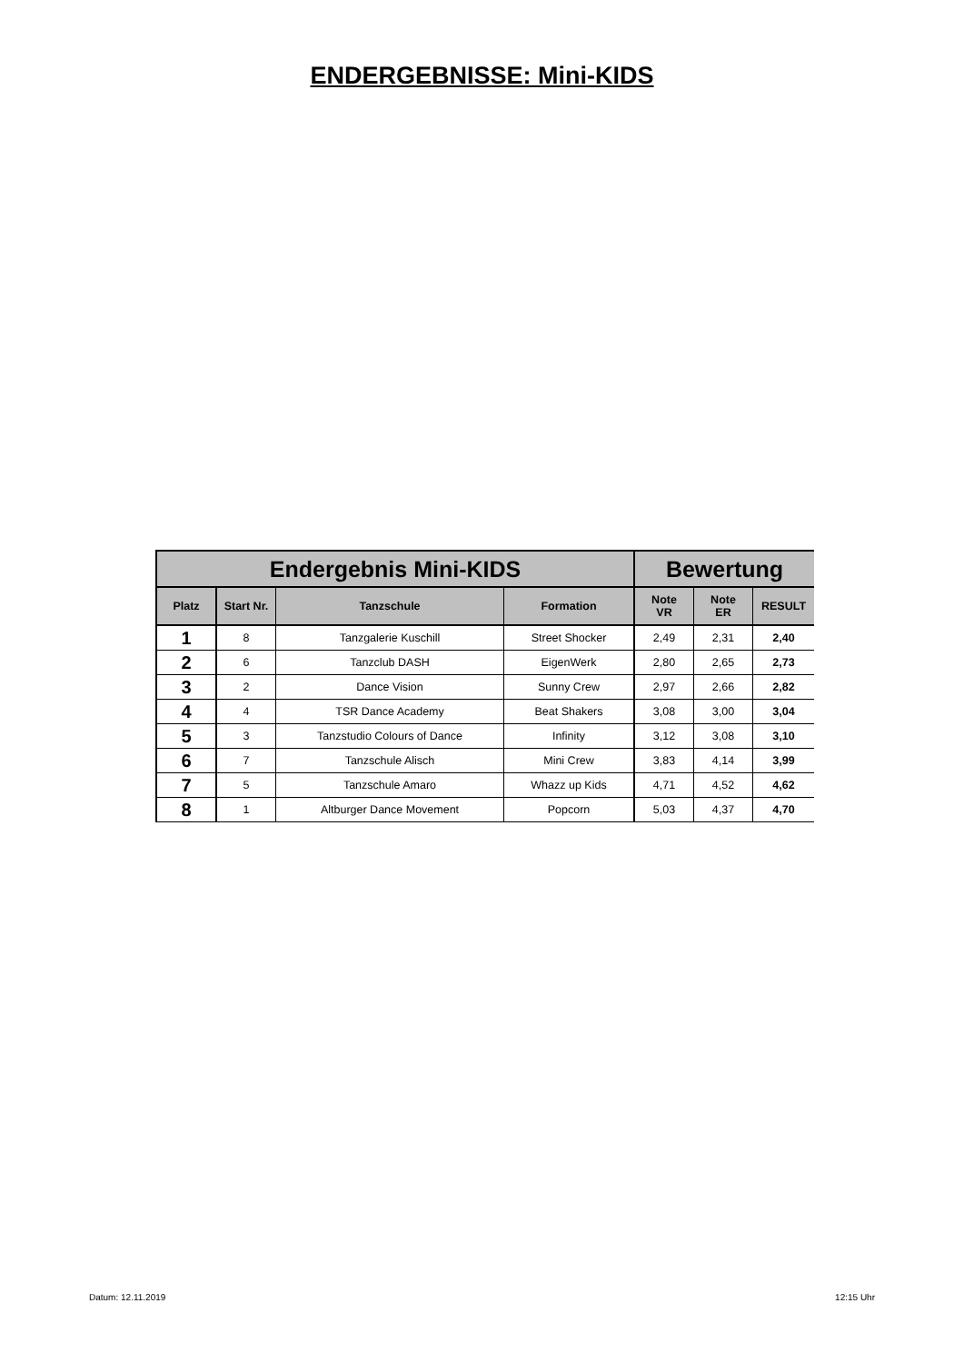ENDERGEBNISSE: Mini-KIDS
| Endergebnis Mini-KIDS | | | | Bewertung | | |
| --- | --- | --- | --- | --- | --- | --- |
| Platz | Start Nr. | Tanzschule | Formation | Note VR | Note ER | RESULT |
| 1 | 8 | Tanzgalerie Kuschill | Street Shocker | 2,49 | 2,31 | 2,40 |
| 2 | 6 | Tanzclub DASH | EigenWerk | 2,80 | 2,65 | 2,73 |
| 3 | 2 | Dance Vision | Sunny Crew | 2,97 | 2,66 | 2,82 |
| 4 | 4 | TSR Dance Academy | Beat Shakers | 3,08 | 3,00 | 3,04 |
| 5 | 3 | Tanzstudio Colours of Dance | Infinity | 3,12 | 3,08 | 3,10 |
| 6 | 7 | Tanzschule Alisch | Mini Crew | 3,83 | 4,14 | 3,99 |
| 7 | 5 | Tanzschule Amaro | Whazz up Kids | 4,71 | 4,52 | 4,62 |
| 8 | 1 | Altburger Dance Movement | Popcorn | 5,03 | 4,37 | 4,70 |
Datum: 12.11.2019 12:15 Uhr